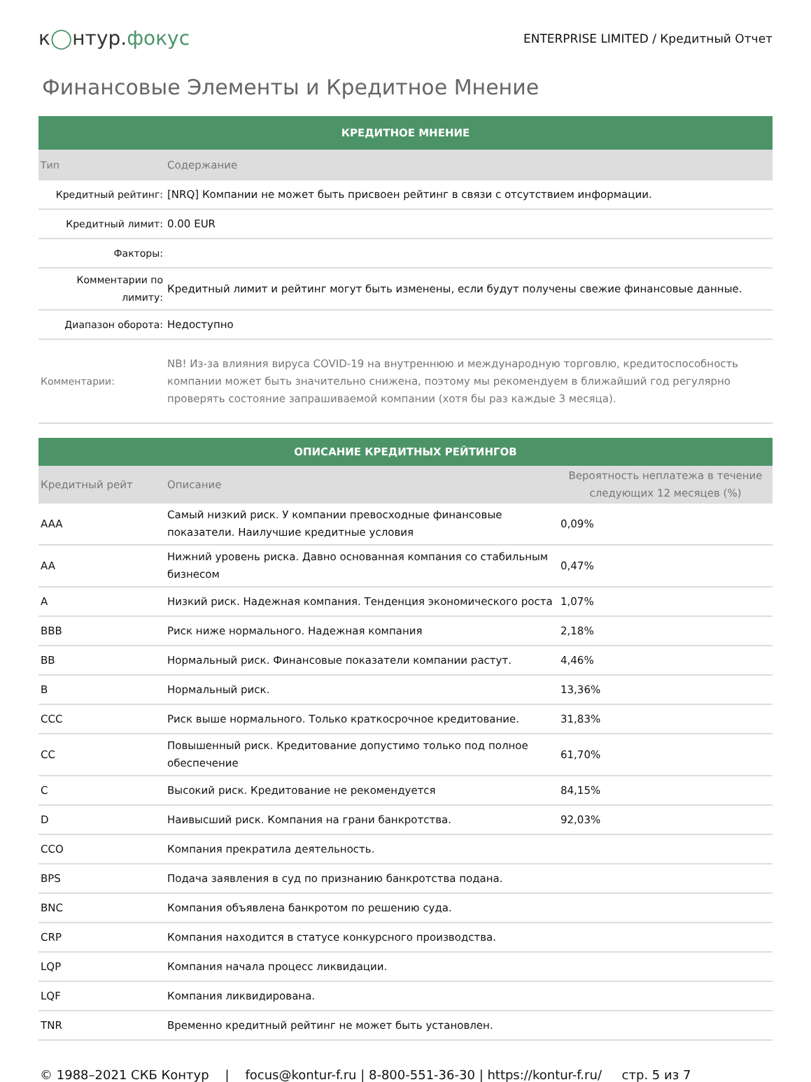к◯нтур.фокус
ENTERPRISE LIMITED / Кредитный Отчет
Финансовые Элементы и Кредитное Мнение
| КРЕДИТНОЕ МНЕНИЕ | |
| Тип | Содержание |
| Кредитный рейтинг: | [NRQ] Компании не может быть присвоен рейтинг в связи с отсутствием информации. |
| Кредитный лимит: | 0.00 EUR |
| Факторы: | |
| Комментарии по лимиту: | Кредитный лимит и рейтинг могут быть изменены, если будут получены свежие финансовые данные. |
| Диапазон оборота: | Недоступно |
| Комментарии: | NB! Из-за влияния вируса COVID-19 на внутреннюю и международную торговлю, кредитоспособность компании может быть значительно снижена, поэтому мы рекомендуем в ближайший год регулярно проверять состояние запрашиваемой компании (хотя бы раз каждые 3 месяца). |
| ОПИСАНИЕ КРЕДИТНЫХ РЕЙТИНГОВ | | |
| Кредитный рейт | Описание | Вероятность неплатежа в течение следующих 12 месяцев (%) |
| AAA | Самый низкий риск. У компании превосходные финансовые показатели. Наилучшие кредитные условия | 0,09% |
| AA | Нижний уровень риска. Давно основанная компания со стабильным бизнесом | 0,47% |
| A | Низкий риск. Надежная компания. Тенденция экономического роста | 1,07% |
| BBB | Риск ниже нормального. Надежная компания | 2,18% |
| BB | Нормальный риск. Финансовые показатели компании растут. | 4,46% |
| B | Нормальный риск. | 13,36% |
| CCC | Риск выше нормального. Только краткосрочное кредитование. | 31,83% |
| CC | Повышенный риск. Кредитование допустимо только под полное обеспечение | 61,70% |
| C | Высокий риск. Кредитование не рекомендуется | 84,15% |
| D | Наивысший риск. Компания на грани банкротства. | 92,03% |
| CCO | Компания прекратила деятельность. | |
| BPS | Подача заявления в суд по признанию банкротства подана. | |
| BNC | Компания объявлена банкротом по решению суда. | |
| CRP | Компания находится в статусе конкурсного производства. | |
| LQP | Компания начала процесс ликвидации. | |
| LQF | Компания ликвидирована. | |
| TNR | Временно кредитный рейтинг не может быть установлен. | |
© 1988–2021 СКБ Контур | focus@kontur-f.ru | 8-800-551-36-30 | https://kontur-f.ru/ стр. 5 из 7